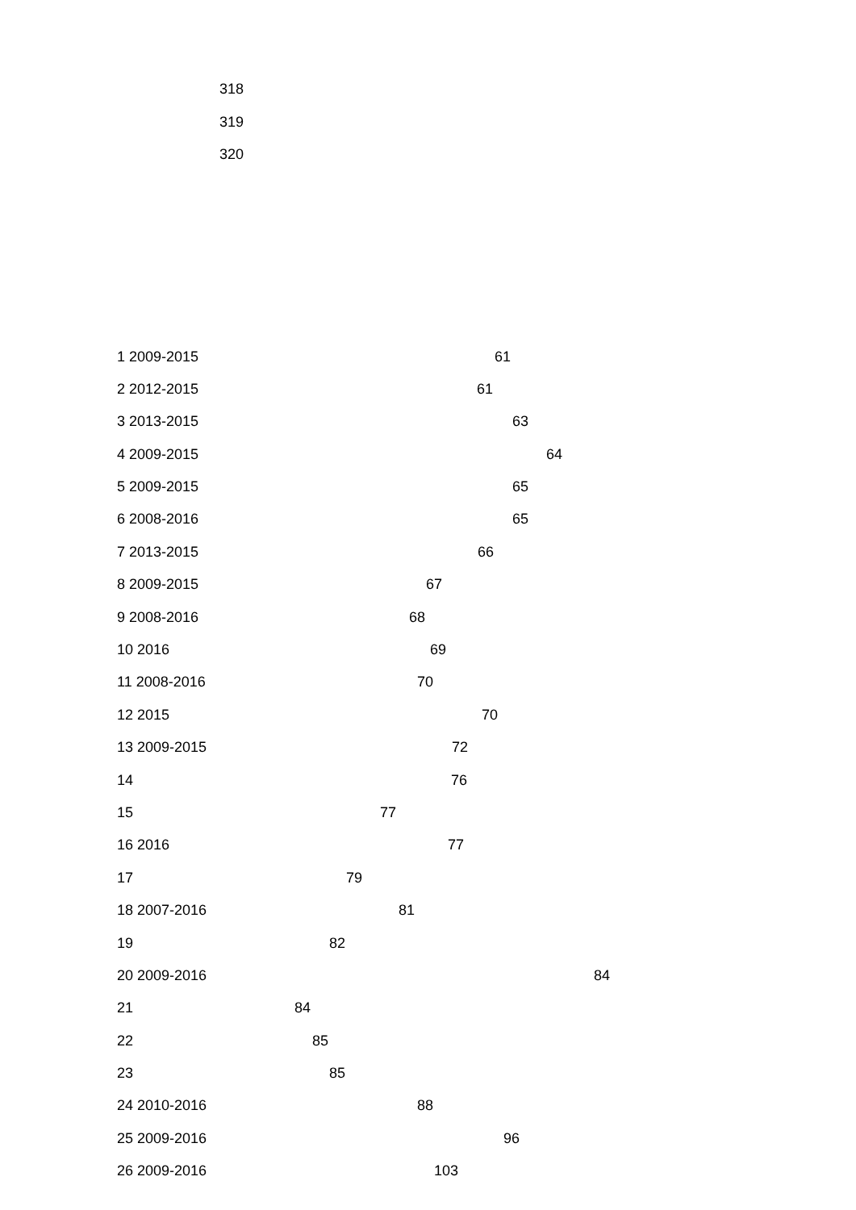318
319
320
1 2009-2015 61
2 2012-2015 61
3 2013-2015 63
4 2009-2015 64
5 2009-2015 65
6 2008-2016 65
7 2013-2015 66
8 2009-2015 67
9 2008-2016 68
10 2016 69
11 2008-2016 70
12 2015 70
13 2009-2015 72
14 76
15 77
16 2016 77
17 79
18 2007-2016 81
19 82
20 2009-2016 84
21 84
22 85
23 85
24 2010-2016 88
25 2009-2016 96
26 2009-2016 103